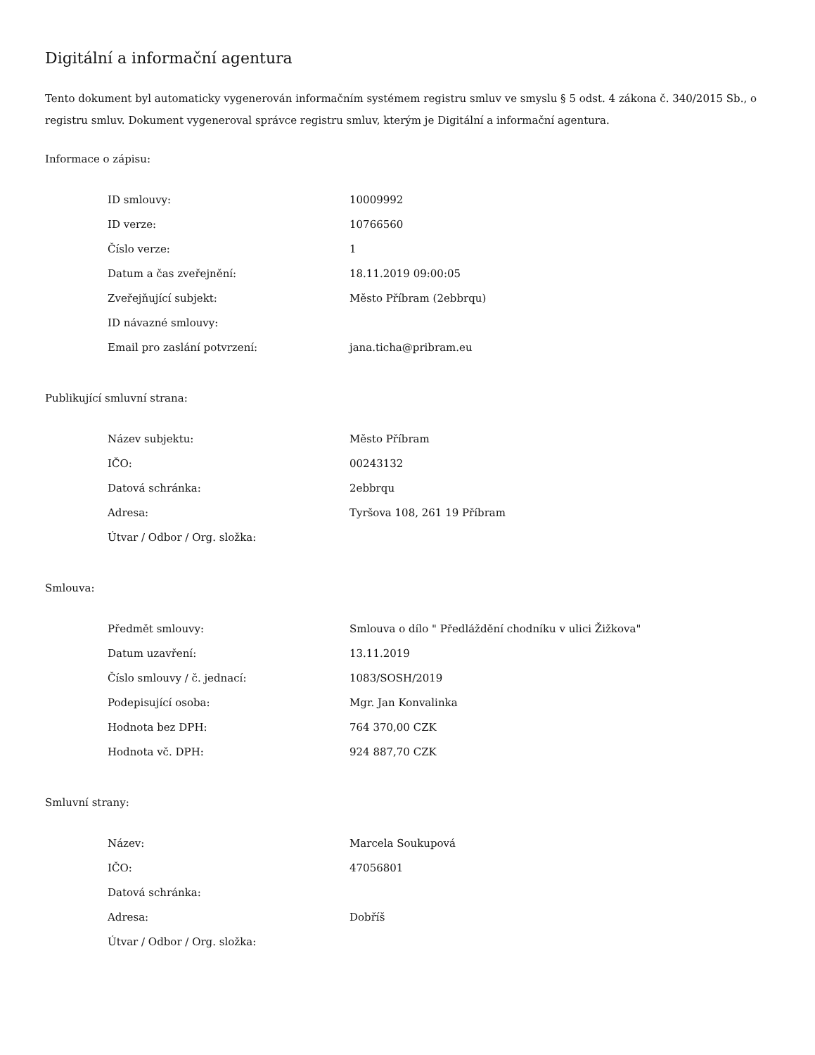Digitální a informační agentura
Tento dokument byl automaticky vygenerován informačním systémem registru smluv ve smyslu § 5 odst. 4 zákona č. 340/2015 Sb., o registru smluv. Dokument vygeneroval správce registru smluv, kterým je Digitální a informační agentura.
Informace o zápisu:
| ID smlouvy: | 10009992 |
| ID verze: | 10766560 |
| Číslo verze: | 1 |
| Datum a čas zveřejnění: | 18.11.2019 09:00:05 |
| Zveřejňující subjekt: | Město Příbram (2ebbrqu) |
| ID návazné smlouvy: | |
| Email pro zaslání potvrzení: | jana.ticha@pribram.eu |
Publikující smluvní strana:
| Název subjektu: | Město Příbram |
| IČO: | 00243132 |
| Datová schránka: | 2ebbrqu |
| Adresa: | Tyršova 108, 261 19 Příbram |
| Útvar / Odbor / Org. složka: | |
Smlouva:
| Předmět smlouvy: | Smlouva o dílo " Předláždění chodníku v ulici Žižkova" |
| Datum uzavření: | 13.11.2019 |
| Číslo smlouvy / č. jednací: | 1083/SOSH/2019 |
| Podepisující osoba: | Mgr. Jan Konvalinka |
| Hodnota bez DPH: | 764 370,00 CZK |
| Hodnota vč. DPH: | 924 887,70 CZK |
Smluvní strany:
| Název: | Marcela Soukupová |
| IČO: | 47056801 |
| Datová schránka: | |
| Adresa: | Dobříš |
| Útvar / Odbor / Org. složka: | |